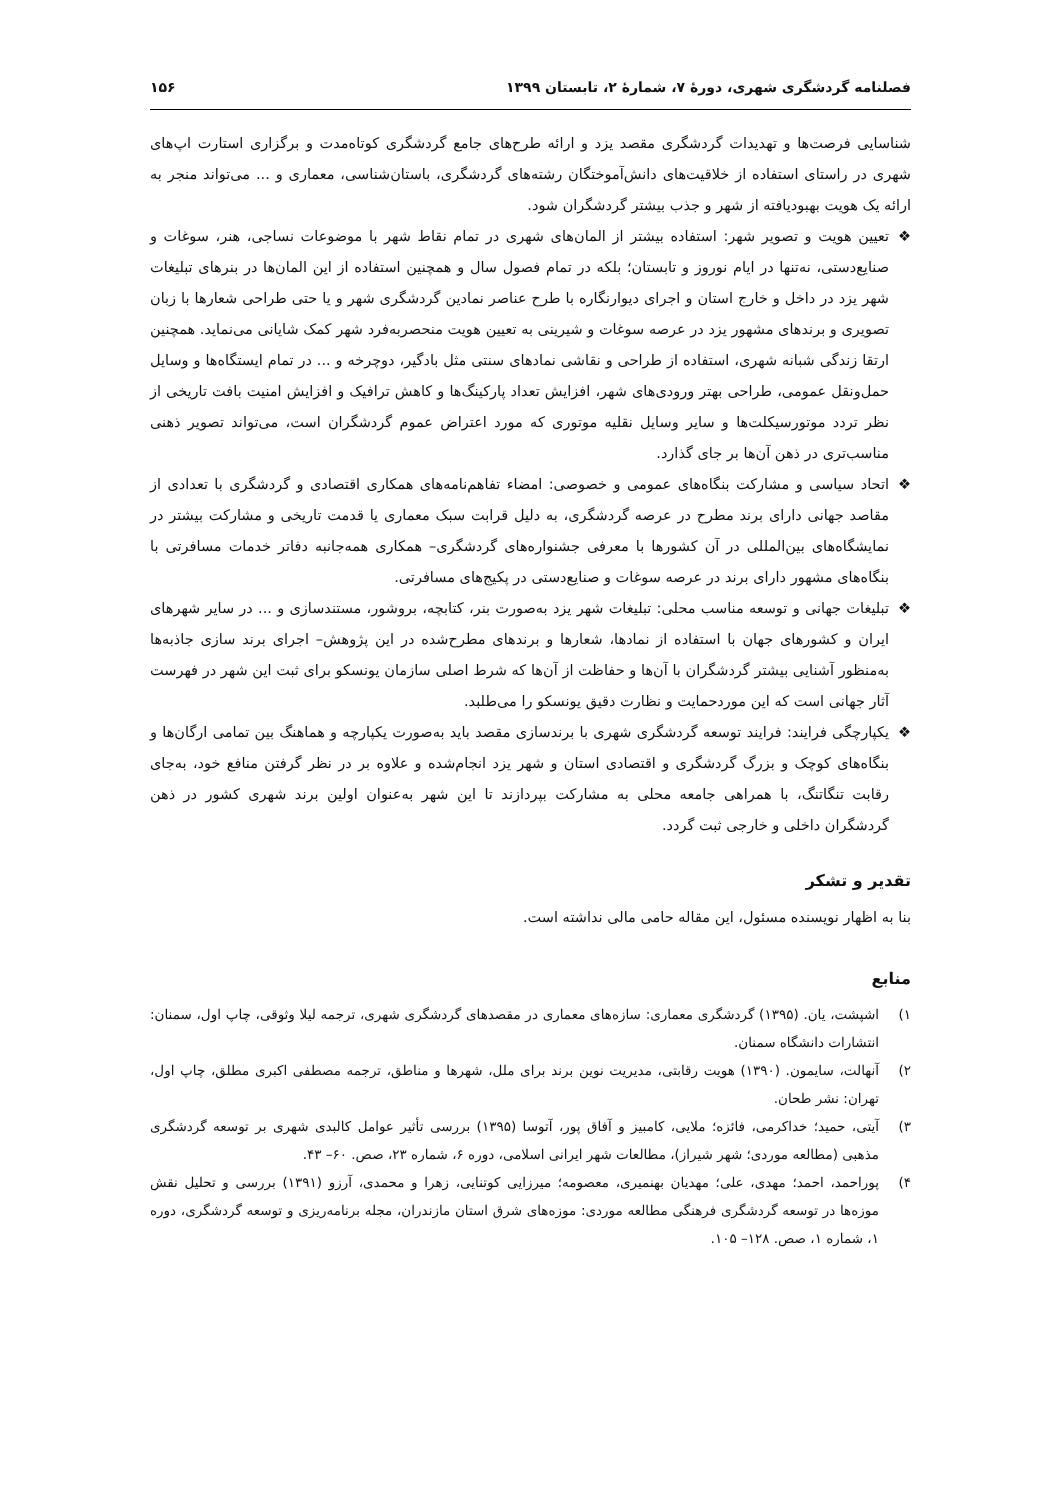فصلنامه گردشگری شهری، دورهٔ ۷، شمارهٔ ۲، تابستان ۱۳۹۹ ۱۵۶
شناسایی فرصت‌ها و تهدیدات گردشگری مقصد یزد و ارائه طرح‌های جامع گردشگری کوتاه‌مدت و برگزاری استارت اپ‌های شهری در راستای استفاده از خلاقیت‌های دانش‌آموختگان رشته‌های گردشگری، باستان‌شناسی، معماری و ... می‌تواند منجر به ارائه یک هویت بهبودیافته از شهر و جذب بیشتر گردشگران شود.
❖ تعیین هویت و تصویر شهر: استفاده بیشتر از المان‌های شهری در تمام نقاط شهر با موضوعات نساجی، هنر، سوغات و صنایع‌دستی، نه‌تنها در ایام نوروز و تابستان؛ بلکه در تمام فصول سال و همچنین استفاده از این المان‌ها در بنرهای تبلیغات شهر یزد در داخل و خارج استان و اجرای دیوارنگاره با طرح عناصر نمادین گردشگری شهر و یا حتی طراحی شعارها با زبان تصویری و برندهای مشهور یزد در عرصه سوغات و شیرینی به تعیین هویت منحصربه‌فرد شهر کمک شایانی می‌نماید. همچنین ارتقا زندگی شبانه شهری، استفاده از طراحی و نقاشی نمادهای سنتی مثل بادگیر، دوچرخه و ... در تمام ایستگاه‌ها و وسایل حمل‌ونقل عمومی، طراحی بهتر ورودی‌های شهر، افزایش تعداد پارکینگ‌ها و کاهش ترافیک و افزایش امنیت بافت تاریخی از نظر تردد موتورسیکلت‌ها و سایر وسایل نقلیه موتوری که مورد اعتراض عموم گردشگران است، می‌تواند تصویر ذهنی مناسب‌تری در ذهن آن‌ها بر جای گذارد.
❖ اتحاد سیاسی و مشارکت بنگاه‌های عمومی و خصوصی: امضاء تفاهم‌نامه‌های همکاری اقتصادی و گردشگری با تعدادی از مقاصد جهانی دارای برند مطرح در عرصه گردشگری، به دلیل قرابت سبک معماری یا قدمت تاریخی و مشارکت بیشتر در نمایشگاه‌های بین‌المللی در آن کشورها با معرفی جشنواره‌های گردشگری– همکاری همه‌جانبه دفاتر خدمات مسافرتی با بنگاه‌های مشهور دارای برند در عرصه سوغات و صنایع‌دستی در پکیج‌های مسافرتی.
❖ تبلیغات جهانی و توسعه مناسب محلی: تبلیغات شهر یزد به‌صورت بنر، کتابچه، بروشور، مستندسازی و ... در سایر شهرهای ایران و کشورهای جهان با استفاده از نمادها، شعارها و برندهای مطرح‌شده در این پژوهش– اجرای برند سازی جاذبه‌ها به‌منظور آشنایی بیشتر گردشگران با آن‌ها و حفاظت از آن‌ها که شرط اصلی سازمان یونسکو برای ثبت این شهر در فهرست آثار جهانی است که این موردحمایت و نظارت دقیق یونسکو را می‌طلبد.
❖ یکپارچگی فرایند: فرایند توسعه گردشگری شهری با برندسازی مقصد باید به‌صورت یکپارچه و هماهنگ بین تمامی ارگان‌ها و بنگاه‌های کوچک و بزرگ گردشگری و اقتصادی استان و شهر یزد انجام‌شده و علاوه بر در نظر گرفتن منافع خود، به‌جای رقابت تنگاتنگ، با همراهی جامعه محلی به مشارکت بپردازند تا این شهر به‌عنوان اولین برند شهری کشور در ذهن گردشگران داخلی و خارجی ثبت گردد.
تقدیر و تشکر
بنا به اظهار نویسنده مسئول، این مقاله حامی مالی نداشته است.
منابع
۱) اشپشت، یان. (۱۳۹۵) گردشگری معماری: سازه‌های معماری در مقصدهای گردشگری شهری، ترجمه لیلا وثوقی، چاپ اول، سمنان: انتشارات دانشگاه سمنان.
۲) آنهالت، سایمون. (۱۳۹۰) هویت رقابتی، مدیریت نوین برند برای ملل، شهرها و مناطق، ترجمه مصطفی اکبری مطلق، چاپ اول، تهران: نشر طحان.
۳) آیتی، حمید؛ خداکرمی، فائزه؛ ملایی، کامبیز و آفاق پور، آتوسا (۱۳۹۵) بررسی تأثیر عوامل کالبدی شهری بر توسعه گردشگری مذهبی (مطالعه موردی؛ شهر شیراز)، مطالعات شهر ایرانی اسلامی، دوره ۶، شماره ۲۳، صص. ۶۰– ۴۳.
۴) پوراحمد، احمد؛ مهدی، علی؛ مهدیان بهنمیری، معصومه؛ میرزایی کوتنایی، زهرا و محمدی، آرزو (۱۳۹۱) بررسی و تحلیل نقش موزه‌ها در توسعه گردشگری فرهنگی مطالعه موردی: موزه‌های شرق استان مازندران، مجله برنامه‌ریزی و توسعه گردشگری، دوره ۱، شماره ۱، صص. ۱۲۸– ۱۰۵.